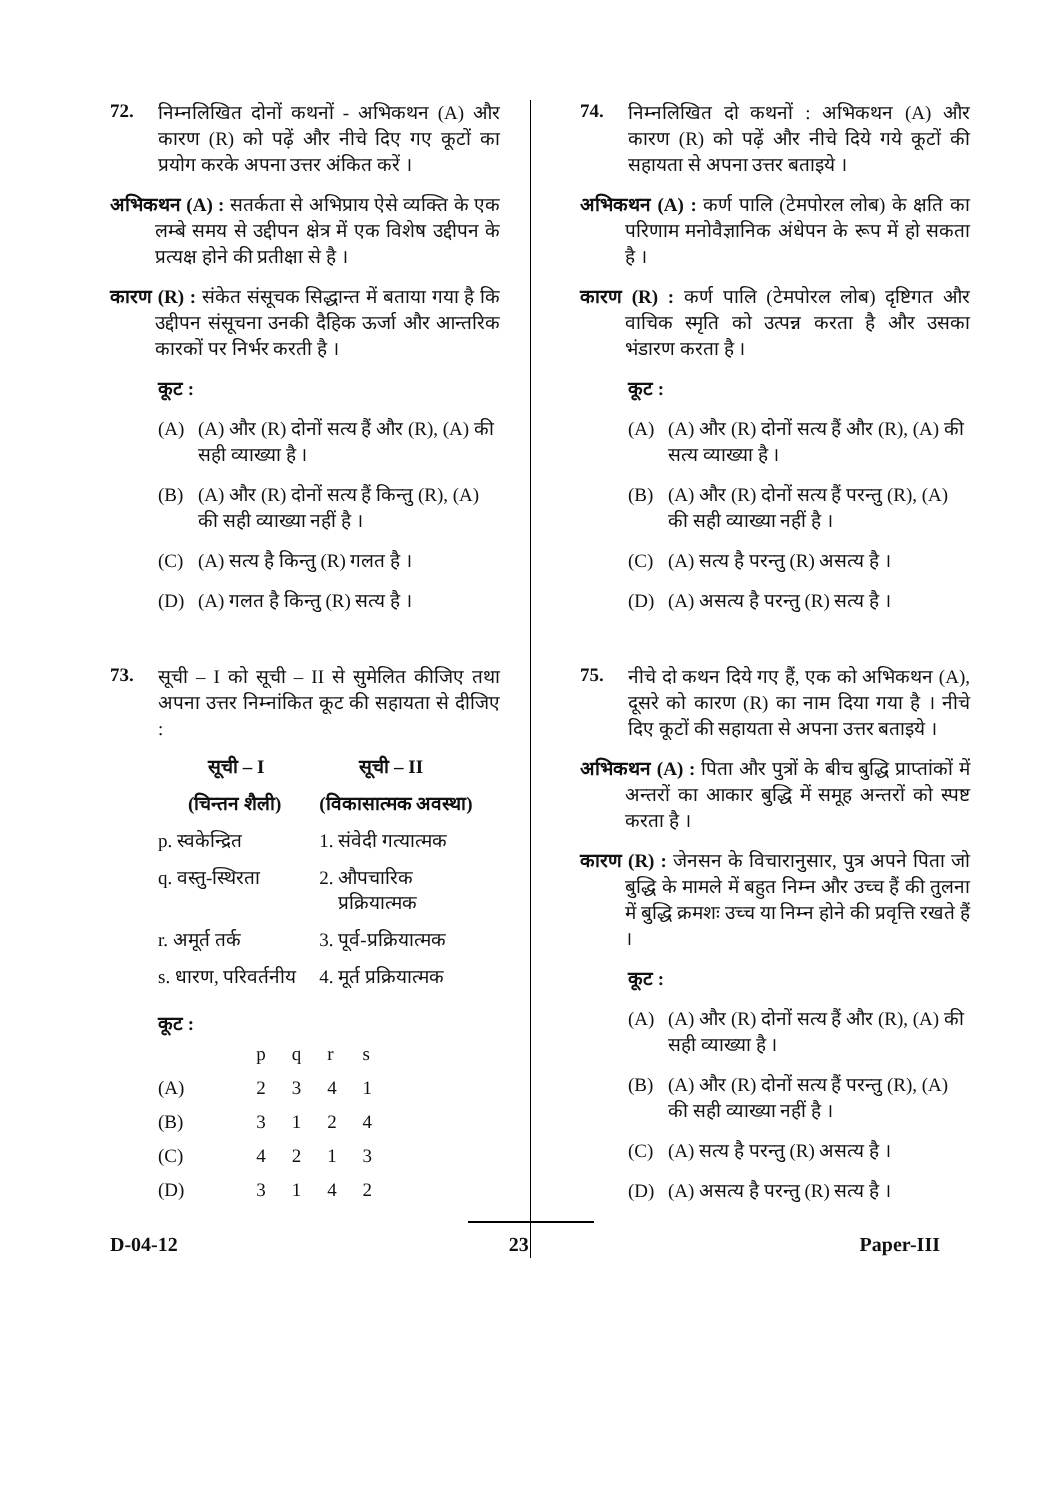72.
निम्नलिखित दोनों कथनों - अभिकथन (A) और कारण (R) को पढ़ें और नीचे दिए गए कूटों का प्रयोग करके अपना उत्तर अंकित करें ।
अभिकथन (A) : सतर्कता से अभिप्राय ऐसे व्यक्ति के एक लम्बे समय से उद्दीपन क्षेत्र में एक विशेष उद्दीपन के प्रत्यक्ष होने की प्रतीक्षा से है ।
कारण (R) : संकेत संसूचक सिद्धान्त में बताया गया है कि उद्दीपन संसूचना उनकी दैहिक ऊर्जा और आन्तरिक कारकों पर निर्भर करती है ।
कूट :
(A) (A) और (R) दोनों सत्य हैं और (R), (A) की सही व्याख्या है ।
(B) (A) और (R) दोनों सत्य हैं किन्तु (R), (A) की सही व्याख्या नहीं है ।
(C) (A) सत्य है किन्तु (R) गलत है ।
(D) (A) गलत है किन्तु (R) सत्य है ।
73.
सूची – I को सूची – II से सुमेलित कीजिए तथा अपना उत्तर निम्नांकित कूट की सहायता से दीजिए :
| सूची – I | सूची – II |
| --- | --- |
| (चिन्तन शैली) | (विकासात्मक अवस्था) |
| p. स्वकेन्द्रित | 1. संवेदी गत्यात्मक |
| q. वस्तु-स्थिरता | 2. औपचारिक प्रक्रियात्मक |
| r. अमूर्त तर्क | 3. पूर्व-प्रक्रियात्मक |
| s. धारण, परिवर्तनीय | 4. मूर्त प्रक्रियात्मक |
कूट :
| | p | q | r | s |
| (A) | 2 | 3 | 4 | 1 |
| (B) | 3 | 1 | 2 | 4 |
| (C) | 4 | 2 | 1 | 3 |
| (D) | 3 | 1 | 4 | 2 |
74.
निम्नलिखित दो कथनों : अभिकथन (A) और कारण (R) को पढ़ें और नीचे दिये गये कूटों की सहायता से अपना उत्तर बताइये ।
अभिकथन (A) : कर्ण पालि (टेमपोरल लोब) के क्षति का परिणाम मनोवैज्ञानिक अंधेपन के रूप में हो सकता है ।
कारण (R) : कर्ण पालि (टेमपोरल लोब) दृष्टिगत और वाचिक स्मृति को उत्पन्न करता है और उसका भंडारण करता है ।
कूट :
(A) (A) और (R) दोनों सत्य हैं और (R), (A) की सत्य व्याख्या है ।
(B) (A) और (R) दोनों सत्य हैं परन्तु (R), (A) की सही व्याख्या नहीं है ।
(C) (A) सत्य है परन्तु (R) असत्य है ।
(D) (A) असत्य है परन्तु (R) सत्य है ।
75.
नीचे दो कथन दिये गए हैं, एक को अभिकथन (A), दूसरे को कारण (R) का नाम दिया गया है । नीचे दिए कूटों की सहायता से अपना उत्तर बताइये ।
अभिकथन (A) : पिता और पुत्रों के बीच बुद्धि प्राप्तांकों में अन्तरों का आकार बुद्धि में समूह अन्तरों को स्पष्ट करता है ।
कारण (R) : जेनसन के विचारानुसार, पुत्र अपने पिता जो बुद्धि के मामले में बहुत निम्न और उच्च हैं की तुलना में बुद्धि क्रमशः उच्च या निम्न होने की प्रवृत्ति रखते हैं ।
कूट :
(A) (A) और (R) दोनों सत्य हैं और (R), (A) की सही व्याख्या है ।
(B) (A) और (R) दोनों सत्य हैं परन्तु (R), (A) की सही व्याख्या नहीं है ।
(C) (A) सत्य है परन्तु (R) असत्य है ।
(D) (A) असत्य है परन्तु (R) सत्य है ।
D-04-12 23 Paper-III